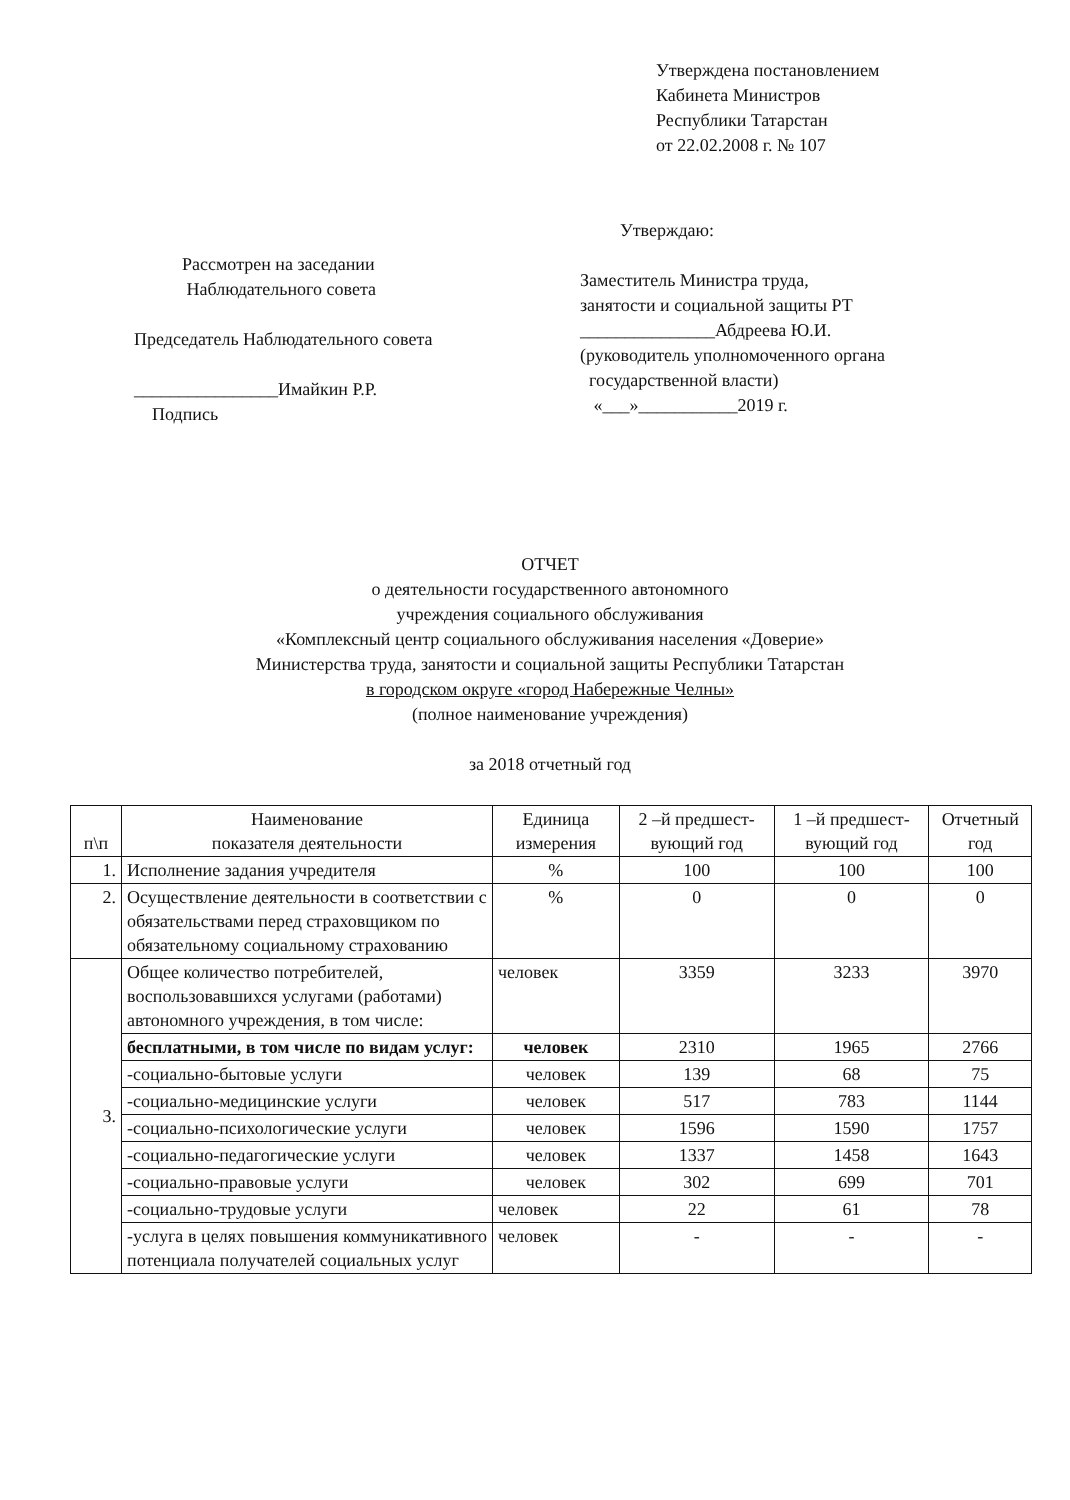Утверждена постановлением
Кабинета Министров
Республики Татарстан
от 22.02.2008 г. № 107
Рассмотрен на заседании
Наблюдательного совета
Председатель Наблюдательного совета
________________Имайкин Р.Р.
Подпись
Утверждаю:
Заместитель Министра труда,
занятости и социальной защиты РТ
_______________Абдреева Ю.И.
(руководитель уполномоченного органа
государственной власти)
«___»___________2019 г.
ОТЧЕТ
о деятельности государственного автономного
учреждения социального обслуживания
«Комплексный центр социального обслуживания населения «Доверие»
Министерства труда, занятости и социальной защиты Республики Татарстан
в городском округе «город Набережные Челны»
(полное наименование учреждения)
за 2018 отчетный год
| п\п | Наименование показателя деятельности | Единица измерения | 2 –й предшест-вующий год | 1 –й предшест-вующий год | Отчетный год |
| --- | --- | --- | --- | --- | --- |
| 1. | Исполнение задания учредителя | % | 100 | 100 | 100 |
| 2. | Осуществление деятельности в соответствии с обязательствами перед страховщиком по обязательному социальному страхованию | % | 0 | 0 | 0 |
| 3. | Общее количество потребителей, воспользовавшихся услугами (работами) автономного учреждения, в том числе: | человек | 3359 | 3233 | 3970 |
| | бесплатными, в том числе по видам услуг: | человек | 2310 | 1965 | 2766 |
| | -социально-бытовые услуги | человек | 139 | 68 | 75 |
| | -социально-медицинские услуги | человек | 517 | 783 | 1144 |
| | -социально-психологические услуги | человек | 1596 | 1590 | 1757 |
| | -социально-педагогические услуги | человек | 1337 | 1458 | 1643 |
| | -социально-правовые услуги | человек | 302 | 699 | 701 |
| | -социально-трудовые услуги | человек | 22 | 61 | 78 |
| | -услуга в целях повышения коммуникативного потенциала получателей социальных услуг | человек | - | - | - |